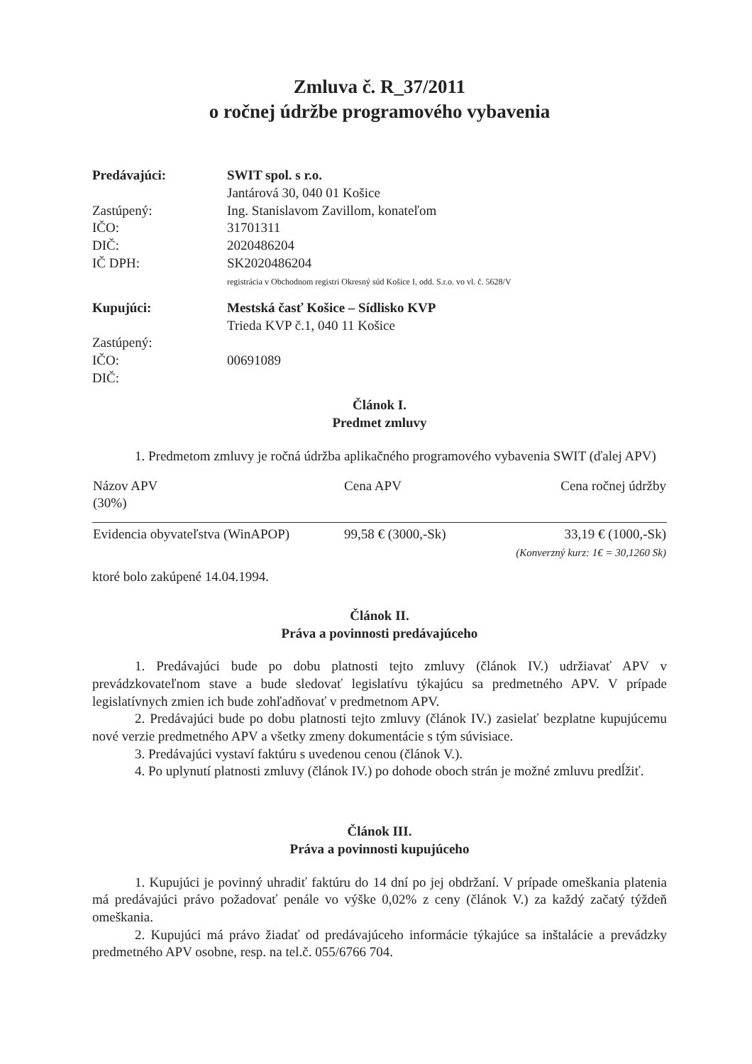Zmluva č. R_37/2011
o ročnej údržbe programového vybavenia
Predávajúci:
SWIT spol. s r.o.
Jantárová 30, 040 01 Košice
Zastúpený:
Ing. Stanislavom Zavillom, konateľom
IČO:
31701311
DIČ:
2020486204
IČ DPH:
SK2020486204
registrácia v Obchodnom registri Okresný súd Košice I, odd. S.r.o. vo vl. č. 5628/V
Kupujúci:
Mestská časť Košice – Sídlisko KVP
Trieda KVP č.1, 040 11 Košice
Zastúpený:
IČO:
00691089
DIČ:
Článok I.
Predmet zmluvy
1. Predmetom zmluvy je ročná údržba aplikačného programového vybavenia SWIT (ďalej APV)
| Názov APV (30%) | Cena APV | Cena ročnej údržby |
| --- | --- | --- |
| Evidencia obyvateľstva (WinAPOP) | 99,58 € (3000,-Sk) | 33,19 € (1000,-Sk) (Konverzný kurz: 1€ = 30,1260 Sk) |
ktoré bolo zakúpené 14.04.1994.
Článok II.
Práva a povinnosti predávajúceho
1. Predávajúci bude po dobu platnosti tejto zmluvy (článok IV.) udržiavať APV v prevádzkovateľnom stave a bude sledovať legislatívu týkajúcu sa predmetného APV. V prípade legislatívnych zmien ich bude zohľadňovať v predmetnom APV.
2. Predávajúci bude po dobu platnosti tejto zmluvy (článok IV.) zasielať bezplatne kupujúcemu nové verzie predmetného APV a všetky zmeny dokumentácie s tým súvisiace.
3. Predávajúci vystaví faktúru s uvedenou cenou (článok V.).
4. Po uplynutí platnosti zmluvy (článok IV.) po dohode oboch strán je možné zmluvu predĺžiť.
Článok III.
Práva a povinnosti kupujúceho
1. Kupujúci je povinný uhradiť faktúru do 14 dní po jej obdržaní. V prípade omeškania platenia má predávajúci právo požadovať penále vo výške 0,02% z ceny (článok V.) za každý začatý týždeň omeškania.
2. Kupujúci má právo žiadať od predávajúceho informácie týkajúce sa inštalácie a prevádzky predmetného APV osobne, resp. na tel.č. 055/6766 704.